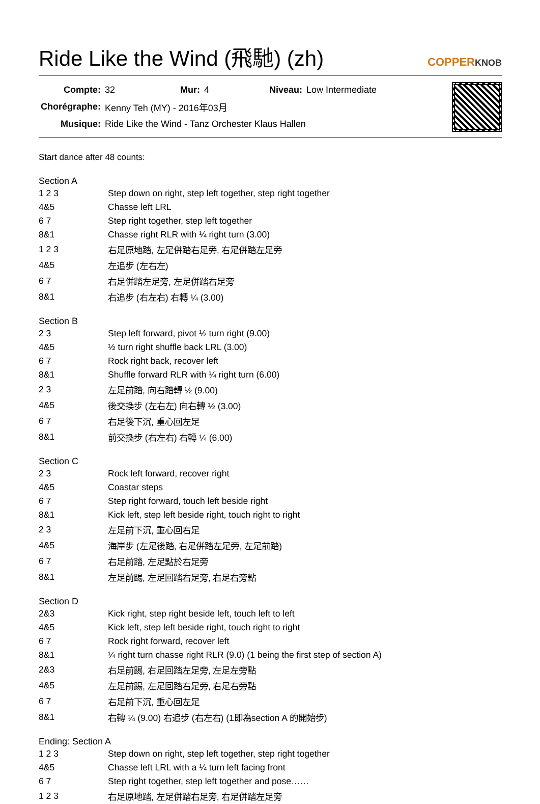Ride Like the Wind (飛馳) (zh)
COPPERKNOB
| Compte: | 32 | Mur: | 4 | Niveau: | Low Intermediate |
| Chorégraphe: | Kenny Teh (MY) - 2016年03月 | | | | |
| Musique: | Ride Like the Wind - Tanz Orchester Klaus Hallen | | | | |
Start dance after 48 counts:
Section A
| 1 2 3 | Step down on right, step left together, step right together |
| 4&5 | Chasse left LRL |
| 6 7 | Step right together, step left together |
| 8&1 | Chasse right RLR with ¼ right turn (3.00) |
| 1 2 3 | 右足原地踏, 左足併踏右足旁, 右足併踏左足旁 |
| 4&5 | 左追步 (左右左) |
| 6 7 | 右足併踏左足旁, 左足併踏右足旁 |
| 8&1 | 右追步 (右左右) 右轉 ¼ (3.00) |
Section B
| 2 3 | Step left forward, pivot ½ turn right (9.00) |
| 4&5 | ½ turn right shuffle back LRL (3.00) |
| 6 7 | Rock right back, recover left |
| 8&1 | Shuffle forward RLR with ¼ right turn (6.00) |
| 2 3 | 左足前踏, 向右踏轉 ½ (9.00) |
| 4&5 | 後交換步 (左右左) 向右轉 ½ (3.00) |
| 6 7 | 右足後下沉, 重心回左足 |
| 8&1 | 前交換步 (右左右) 右轉 ¼ (6.00) |
Section C
| 2 3 | Rock left forward, recover right |
| 4&5 | Coastar steps |
| 6 7 | Step right forward, touch left beside right |
| 8&1 | Kick left, step left beside right, touch right to right |
| 2 3 | 左足前下沉, 重心回右足 |
| 4&5 | 海岸步 (左足後踏, 右足併踏左足旁, 左足前踏) |
| 6 7 | 右足前踏, 左足點於右足旁 |
| 8&1 | 左足前踢, 左足回踏右足旁, 右足右旁點 |
Section D
| 2&3 | Kick right, step right beside left, touch left to left |
| 4&5 | Kick left, step left beside right, touch right to right |
| 6 7 | Rock right forward, recover left |
| 8&1 | ¼ right turn chasse right RLR (9.0) (1 being the first step of section A) |
| 2&3 | 右足前踢, 右足回踏左足旁, 左足左旁點 |
| 4&5 | 左足前踢, 左足回踏右足旁, 右足右旁點 |
| 6 7 | 右足前下沉, 重心回左足 |
| 8&1 | 右轉 ¼ (9.00) 右追步 (右左右) (1即為section A 的開始步) |
Ending: Section A
| 1 2 3 | Step down on right, step left together, step right together |
| 4&5 | Chasse left LRL with a ¼ turn left facing front |
| 6 7 | Step right together, step left together and pose…… |
| 1 2 3 | 右足原地踏, 左足併踏右足旁, 右足併踏左足旁 |